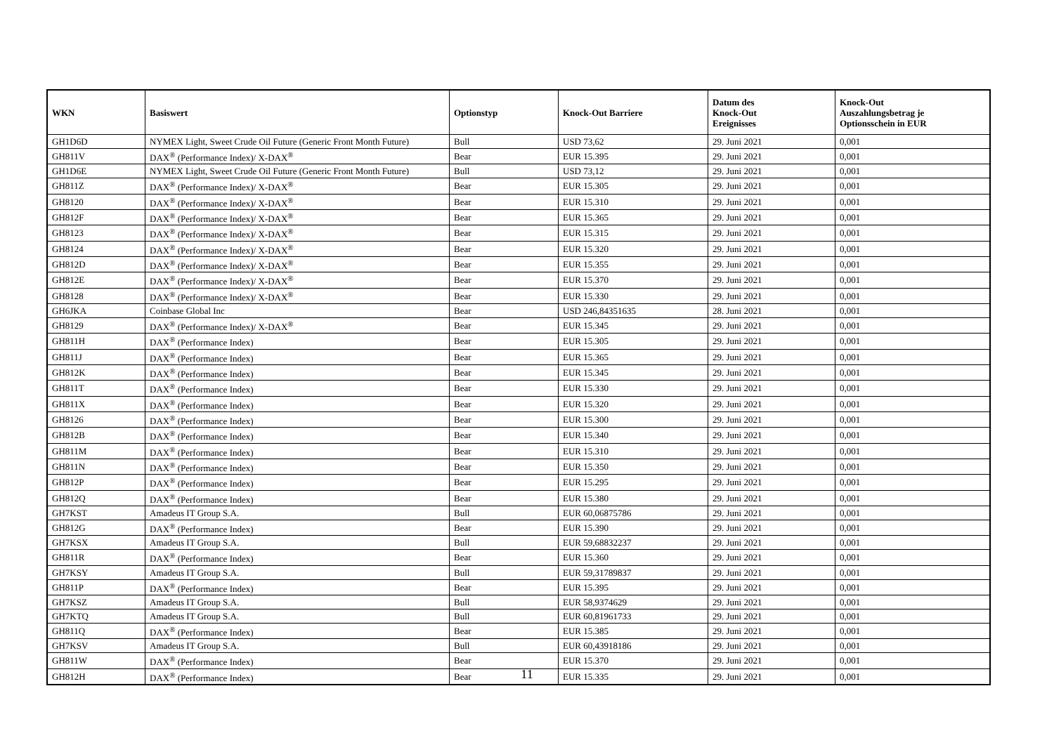| WKN | Basiswert | Optionstyp | Knock-Out Barriere | Datum des Knock-Out Ereignisses | Knock-Out Auszahlungsbetrag je Optionsschein in EUR |
| --- | --- | --- | --- | --- | --- |
| GH1D6D | NYMEX Light, Sweet Crude Oil Future (Generic Front Month Future) | Bull | USD 73,62 | 29. Juni 2021 | 0,001 |
| GH811V | DAX<sup>®</sup> (Performance Index)/ X-DAX<sup>®</sup> | Bear | EUR 15.395 | 29. Juni 2021 | 0,001 |
| GH1D6E | NYMEX Light, Sweet Crude Oil Future (Generic Front Month Future) | Bull | USD 73,12 | 29. Juni 2021 | 0,001 |
| GH811Z | DAX<sup>®</sup> (Performance Index)/ X-DAX<sup>®</sup> | Bear | EUR 15.305 | 29. Juni 2021 | 0,001 |
| GH8120 | DAX<sup>®</sup> (Performance Index)/ X-DAX<sup>®</sup> | Bear | EUR 15.310 | 29. Juni 2021 | 0,001 |
| GH812F | DAX<sup>®</sup> (Performance Index)/ X-DAX<sup>®</sup> | Bear | EUR 15.365 | 29. Juni 2021 | 0,001 |
| GH8123 | DAX<sup>®</sup> (Performance Index)/ X-DAX<sup>®</sup> | Bear | EUR 15.315 | 29. Juni 2021 | 0,001 |
| GH8124 | DAX<sup>®</sup> (Performance Index)/ X-DAX<sup>®</sup> | Bear | EUR 15.320 | 29. Juni 2021 | 0,001 |
| GH812D | DAX<sup>®</sup> (Performance Index)/ X-DAX<sup>®</sup> | Bear | EUR 15.355 | 29. Juni 2021 | 0,001 |
| GH812E | DAX<sup>®</sup> (Performance Index)/ X-DAX<sup>®</sup> | Bear | EUR 15.370 | 29. Juni 2021 | 0,001 |
| GH8128 | DAX<sup>®</sup> (Performance Index)/ X-DAX<sup>®</sup> | Bear | EUR 15.330 | 29. Juni 2021 | 0,001 |
| GH6JKA | Coinbase Global Inc | Bear | USD 246,84351635 | 28. Juni 2021 | 0,001 |
| GH8129 | DAX<sup>®</sup> (Performance Index)/ X-DAX<sup>®</sup> | Bear | EUR 15.345 | 29. Juni 2021 | 0,001 |
| GH811H | DAX<sup>®</sup> (Performance Index) | Bear | EUR 15.305 | 29. Juni 2021 | 0,001 |
| GH811J | DAX<sup>®</sup> (Performance Index) | Bear | EUR 15.365 | 29. Juni 2021 | 0,001 |
| GH812K | DAX<sup>®</sup> (Performance Index) | Bear | EUR 15.345 | 29. Juni 2021 | 0,001 |
| GH811T | DAX<sup>®</sup> (Performance Index) | Bear | EUR 15.330 | 29. Juni 2021 | 0,001 |
| GH811X | DAX<sup>®</sup> (Performance Index) | Bear | EUR 15.320 | 29. Juni 2021 | 0,001 |
| GH8126 | DAX<sup>®</sup> (Performance Index) | Bear | EUR 15.300 | 29. Juni 2021 | 0,001 |
| GH812B | DAX<sup>®</sup> (Performance Index) | Bear | EUR 15.340 | 29. Juni 2021 | 0,001 |
| GH811M | DAX<sup>®</sup> (Performance Index) | Bear | EUR 15.310 | 29. Juni 2021 | 0,001 |
| GH811N | DAX<sup>®</sup> (Performance Index) | Bear | EUR 15.350 | 29. Juni 2021 | 0,001 |
| GH812P | DAX<sup>®</sup> (Performance Index) | Bear | EUR 15.295 | 29. Juni 2021 | 0,001 |
| GH812Q | DAX<sup>®</sup> (Performance Index) | Bear | EUR 15.380 | 29. Juni 2021 | 0,001 |
| GH7KST | Amadeus IT Group S.A. | Bull | EUR 60,06875786 | 29. Juni 2021 | 0,001 |
| GH812G | DAX<sup>®</sup> (Performance Index) | Bear | EUR 15.390 | 29. Juni 2021 | 0,001 |
| GH7KSX | Amadeus IT Group S.A. | Bull | EUR 59,68832237 | 29. Juni 2021 | 0,001 |
| GH811R | DAX<sup>®</sup> (Performance Index) | Bear | EUR 15.360 | 29. Juni 2021 | 0,001 |
| GH7KSY | Amadeus IT Group S.A. | Bull | EUR 59,31789837 | 29. Juni 2021 | 0,001 |
| GH811P | DAX<sup>®</sup> (Performance Index) | Bear | EUR 15.395 | 29. Juni 2021 | 0,001 |
| GH7KSZ | Amadeus IT Group S.A. | Bull | EUR 58,9374629 | 29. Juni 2021 | 0,001 |
| GH7KTQ | Amadeus IT Group S.A. | Bull | EUR 60,81961733 | 29. Juni 2021 | 0,001 |
| GH811Q | DAX<sup>®</sup> (Performance Index) | Bear | EUR 15.385 | 29. Juni 2021 | 0,001 |
| GH7KSV | Amadeus IT Group S.A. | Bull | EUR 60,43918186 | 29. Juni 2021 | 0,001 |
| GH811W | DAX<sup>®</sup> (Performance Index) | Bear | EUR 15.370 | 29. Juni 2021 | 0,001 |
| GH812H | DAX<sup>®</sup> (Performance Index) | Bear | EUR 15.335 | 29. Juni 2021 | 0,001 |
11